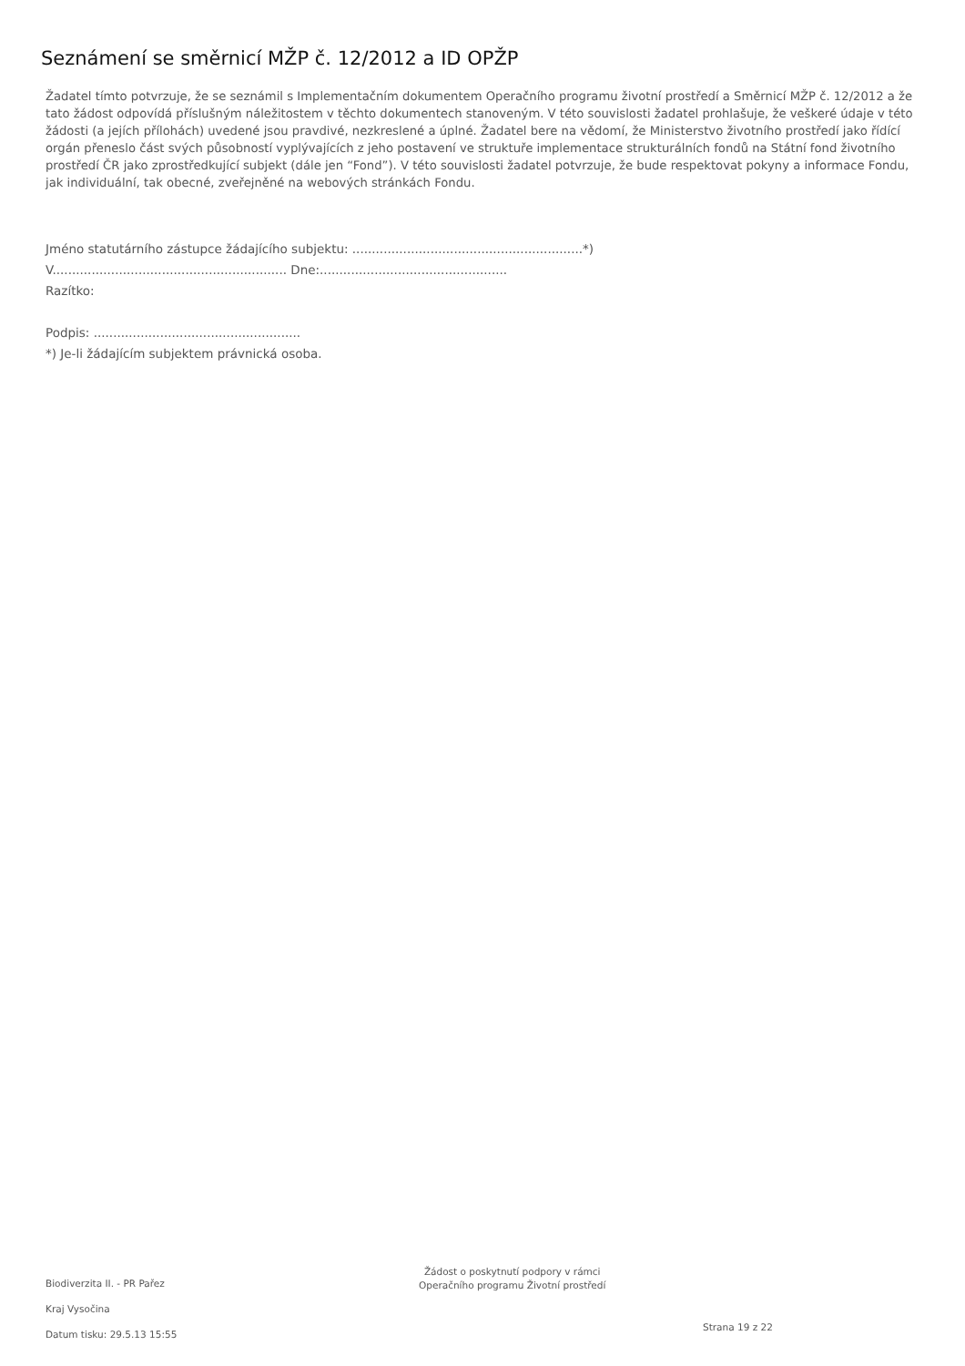Seznámení se směrnicí MŽP č. 12/2012 a ID OPŽP
Žadatel tímto potvrzuje, že se seznámil s Implementačním dokumentem Operačního programu životní prostředí a Směrnicí MŽP č. 12/2012 a že tato žádost odpovídá příslušným náležitostem v těchto dokumentech stanoveným. V této souvislosti žadatel prohlašuje, že veškeré údaje v této žádosti (a jejích přílohách) uvedené jsou pravdivé, nezkreslené a úplné. Žadatel bere na vědomí, že Ministerstvo životního prostředí jako řídící orgán přeneslo část svých působností vyplývajících z jeho postavení ve struktuře implementace strukturálních fondů na Státní fond životního prostředí ČR jako zprostředkující subjekt (dále jen “Fond”). V této souvislosti žadatel potvrzuje, že bude respektovat pokyny a informace Fondu, jak individuální, tak obecné, zveřejněné na webových stránkách Fondu.
Jméno statutárního zástupce žádajícího subjektu: ...........................................................*)
V............................................................ Dne:................................................
Razítko:
Podpis: .....................................................
*) Je-li žádajícím subjektem právnická osoba.
Biodiverzita II. - PR Pařez
Kraj Vysočina
Datum tisku: 29.5.13 15:55
Žádost o poskytnutí podpory v rámci
Operačního programu Životní prostředí
Strana 19 z 22